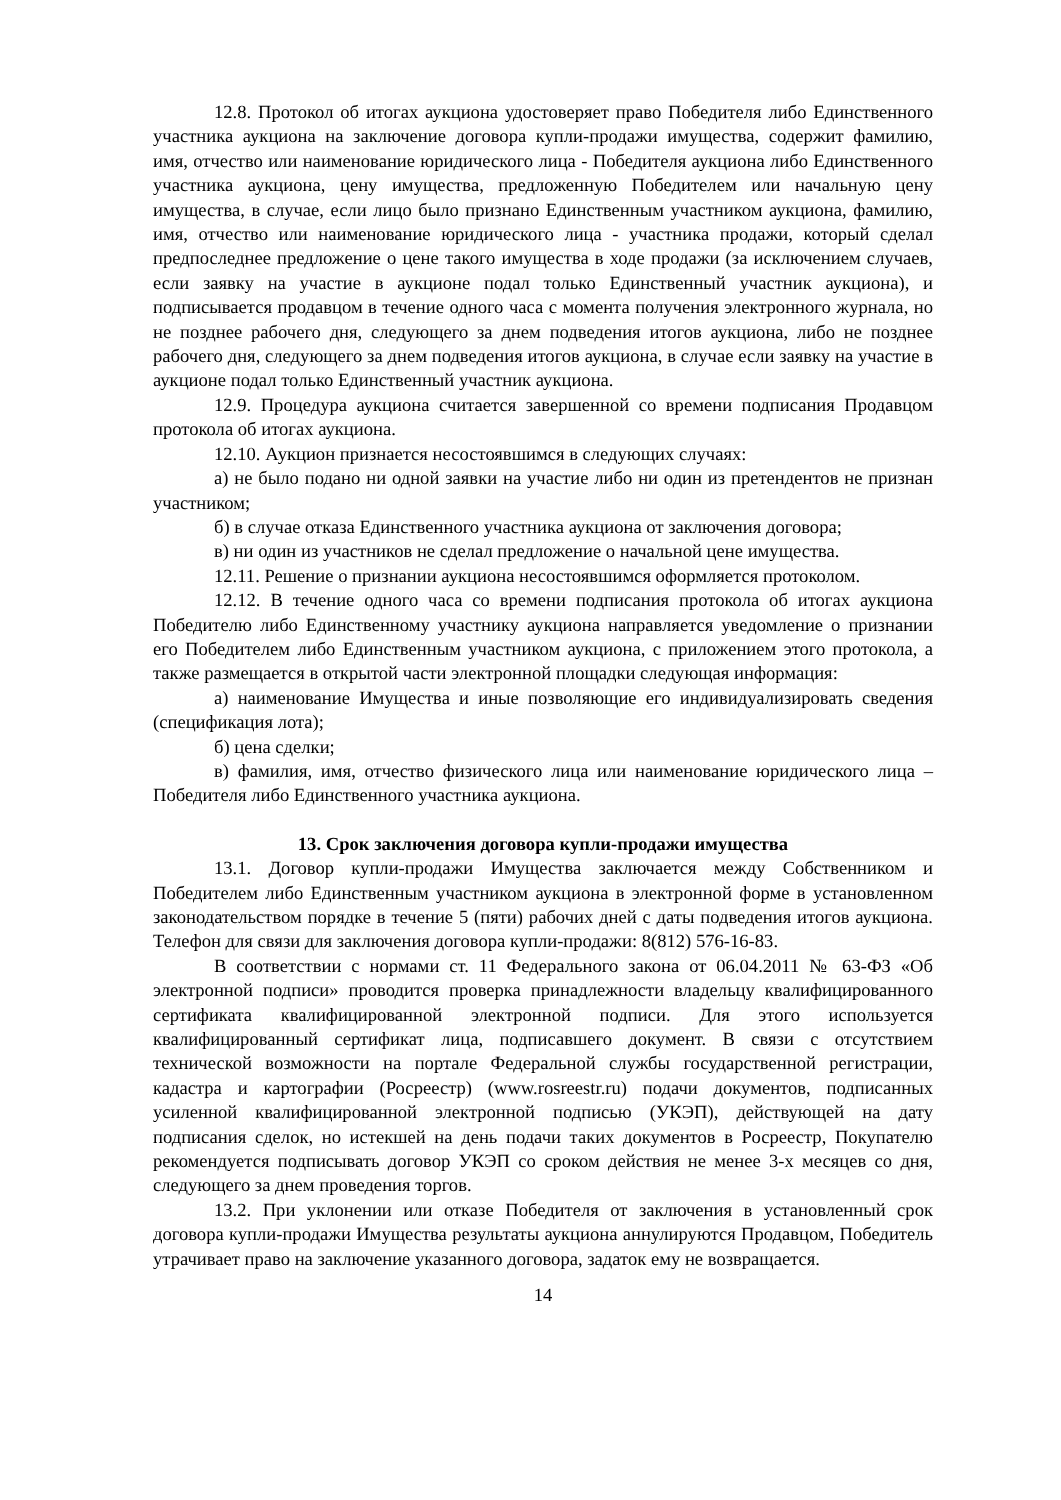12.8. Протокол об итогах аукциона удостоверяет право Победителя либо Единственного участника аукциона на заключение договора купли-продажи имущества, содержит фамилию, имя, отчество или наименование юридического лица - Победителя аукциона либо Единственного участника аукциона, цену имущества, предложенную Победителем или начальную цену имущества, в случае, если лицо было признано Единственным участником аукциона, фамилию, имя, отчество или наименование юридического лица - участника продажи, который сделал предпоследнее предложение о цене такого имущества в ходе продажи (за исключением случаев, если заявку на участие в аукционе подал только Единственный участник аукциона), и подписывается продавцом в течение одного часа с момента получения электронного журнала, но не позднее рабочего дня, следующего за днем подведения итогов аукциона, либо не позднее рабочего дня, следующего за днем подведения итогов аукциона, в случае если заявку на участие в аукционе подал только Единственный участник аукциона.
12.9. Процедура аукциона считается завершенной со времени подписания Продавцом протокола об итогах аукциона.
12.10. Аукцион признается несостоявшимся в следующих случаях:
а) не было подано ни одной заявки на участие либо ни один из претендентов не признан участником;
б) в случае отказа Единственного участника аукциона от заключения договора;
в) ни один из участников не сделал предложение о начальной цене имущества.
12.11. Решение о признании аукциона несостоявшимся оформляется протоколом.
12.12. В течение одного часа со времени подписания протокола об итогах аукциона Победителю либо Единственному участнику аукциона направляется уведомление о признании его Победителем либо Единственным участником аукциона, с приложением этого протокола, а также размещается в открытой части электронной площадки следующая информация:
а) наименование Имущества и иные позволяющие его индивидуализировать сведения (спецификация лота);
б) цена сделки;
в) фамилия, имя, отчество физического лица или наименование юридического лица – Победителя либо Единственного участника аукциона.
13. Срок заключения договора купли-продажи имущества
13.1. Договор купли-продажи Имущества заключается между Собственником и Победителем либо Единственным участником аукциона в электронной форме в установленном законодательством порядке в течение 5 (пяти) рабочих дней с даты подведения итогов аукциона. Телефон для связи для заключения договора купли-продажи: 8(812) 576-16-83.
В соответствии с нормами ст. 11 Федерального закона от 06.04.2011 № 63-ФЗ «Об электронной подписи» проводится проверка принадлежности владельцу квалифицированного сертификата квалифицированной электронной подписи. Для этого используется квалифицированный сертификат лица, подписавшего документ. В связи с отсутствием технической возможности на портале Федеральной службы государственной регистрации, кадастра и картографии (Росреестр) (www.rosreestr.ru) подачи документов, подписанных усиленной квалифицированной электронной подписью (УКЭП), действующей на дату подписания сделок, но истекшей на день подачи таких документов в Росреестр, Покупателю рекомендуется подписывать договор УКЭП со сроком действия не менее 3-х месяцев со дня, следующего за днем проведения торгов.
13.2. При уклонении или отказе Победителя от заключения в установленный срок договора купли-продажи Имущества результаты аукциона аннулируются Продавцом, Победитель утрачивает право на заключение указанного договора, задаток ему не возвращается.
14